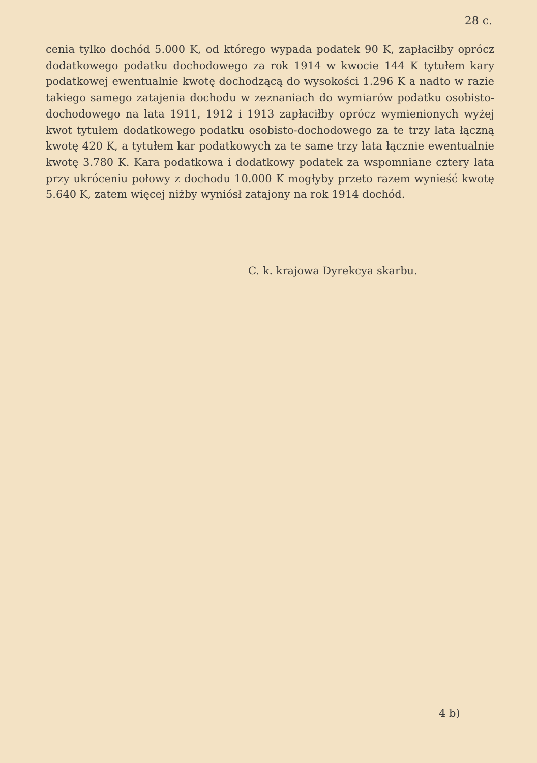28 c.
cenia tylko dochód 5.000 K, od którego wypada podatek 90 K, zapłaciłby oprócz dodatkowego podatku dochodowego za rok 1914 w kwocie 144 K tytułem kary podatkowej ewentualnie kwotę dochodzącą do wysokości 1.296 K a nadto w razie takiego samego zatajenia dochodu w zeznaniach do wymiarów podatku osobisto-dochodowego na lata 1911, 1912 i 1913 zapłaciłby oprócz wymienionych wyżej kwot tytułem dodatkowego podatku osobisto-dochodowego za te trzy lata łączną kwotę 420 K, a tytułem kar podatkowych za te same trzy lata łącznie ewentualnie kwotę 3.780 K. Kara podatkowa i dodatkowy podatek za wspomniane cztery lata przy ukróceniu połowy z dochodu 10.000 K mogłyby przeto razem wynieść kwotę 5.640 K, zatem więcej niżby wyniósł zatajony na rok 1914 dochód.
C. k. krajowa Dyrekcya skarbu.
4 b)